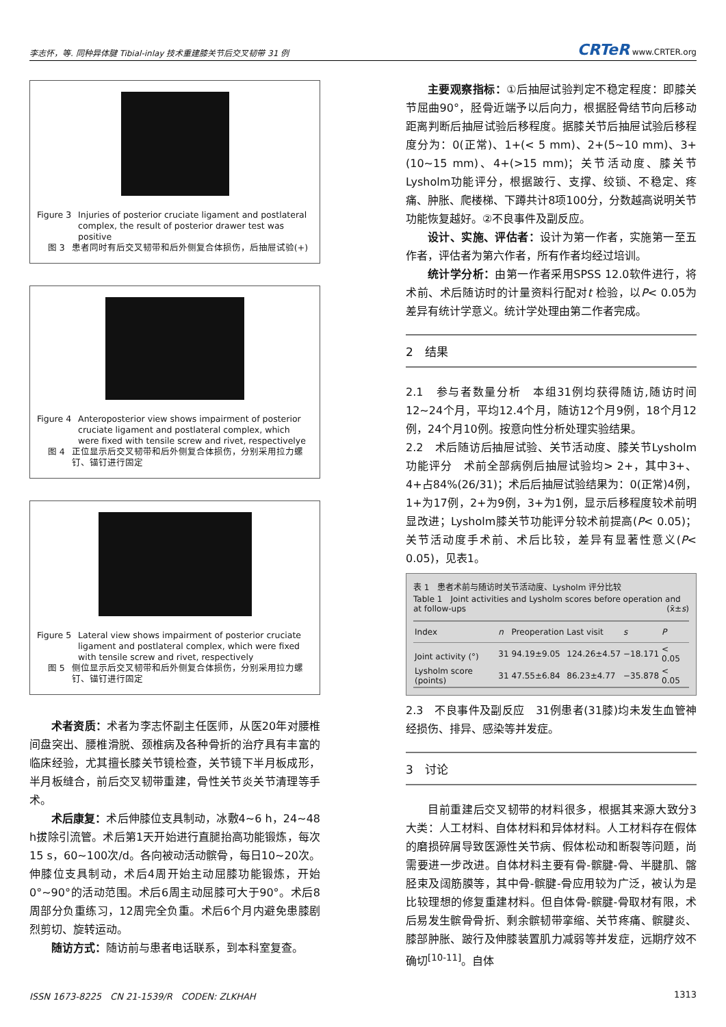李志怀，等. 同种异体腱 Tibial-inlay 技术重建膝关节后交叉韧带 31 例 CRTeR www.CRTER.org
Figure 3 Injuries of posterior cruciate ligament and postlateral complex, the result of posterior drawer test was positive
图 3 患者同时有后交叉韧带和后外侧复合体损伤，后抽屉试验(+)
Figure 4 Anteroposterior view shows impairment of posterior cruciate ligament and postlateral complex, which were fixed with tensile screw and rivet, respectivelye
图 4 正位显示后交叉韧带和后外侧复合体损伤，分别采用拉力螺钉、锚钉进行固定
Figure 5 Lateral view shows impairment of posterior cruciate ligament and postlateral complex, which were fixed with tensile screw and rivet, respectively
图 5 侧位显示后交叉韧带和后外侧复合体损伤，分别采用拉力螺钉、锚钉进行固定
术者资质：术者为李志怀副主任医师，从医20年对腰椎间盘突出、腰椎滑脱、颈椎病及各种骨折的治疗具有丰富的临床经验，尤其擅长膝关节镜检查，关节镜下半月板成形，半月板缝合，前后交叉韧带重建，骨性关节炎关节清理等手术。
术后康复：术后伸膝位支具制动，冰敷4~6 h，24~48 h拔除引流管。术后第1天开始进行直腿抬高功能锻炼，每次15 s，60~100次/d。各向被动活动髌骨，每日10~20次。伸膝位支具制动，术后4周开始主动屈膝功能锻炼，开始0°~90°的活动范围。术后6周主动屈膝可大于90°。术后8周部分负重练习，12周完全负重。术后6个月内避免患膝剧烈剪切、旋转运动。
随访方式：随访前与患者电话联系，到本科室复查。
主要观察指标：①后抽屉试验判定不稳定程度：即膝关节屈曲90°，胫骨近端予以后向力，根据胫骨结节向后移动距离判断后抽屉试验后移程度。据膝关节后抽屉试验后移程度分为：0(正常)、1+(< 5 mm)、2+(5~10 mm)、3+(10~15 mm)、4+(>15 mm)；关节活动度、膝关节Lysholm功能评分，根据跛行、支撑、绞锁、不稳定、疼痛、肿胀、爬楼梯、下蹲共计8项100分，分数越高说明关节功能恢复越好。②不良事件及副反应。
设计、实施、评估者：设计为第一作者，实施第一至五作者，评估者为第六作者，所有作者均经过培训。
统计学分析：由第一作者采用SPSS 12.0软件进行，将术前、术后随访时的计量资料行配对t 检验，以P< 0.05为差异有统计学意义。统计学处理由第二作者完成。
2　结果
2.1　参与者数量分析　本组31例均获得随访,随访时间12~24个月，平均12.4个月，随访12个月9例，18个月12例，24个月10例。按意向性分析处理实验结果。
2.2　术后随访后抽屉试验、关节活动度、膝关节Lysholm功能评分　术前全部病例后抽屉试验均> 2+，其中3+、4+占84%(26/31)；术后后抽屉试验结果为：0(正常)4例，1+为17例，2+为9例，3+为1例，显示后移程度较术前明显改进；Lysholm膝关节功能评分较术前提高(P< 0.05)；关节活动度手术前、术后比较，差异有显著性意义(P< 0.05)，见表1。
表 1　患者术前与随访时关节活动度、Lysholm 评分比较
Table 1　Joint activities and Lysholm scores before operation and at follow-ups (x̄±s)
| Index | n | Preoperation | Last visit | s | P |
| --- | --- | --- | --- | --- | --- |
| Joint activity (°) | 31 | 94.19±9.05 | 124.26±4.57 | −18.171 | < 0.05 |
| Lysholm score (points) | 31 | 47.55±6.84 | 86.23±4.77 | −35.878 | < 0.05 |
2.3　不良事件及副反应　31例患者(31膝)均未发生血管神经损伤、排异、感染等并发症。
3　讨论
目前重建后交叉韧带的材料很多，根据其来源大致分3大类：人工材料、自体材料和异体材料。人工材料存在假体的磨损碎屑导致医源性关节病、假体松动和断裂等问题，尚需要进一步改进。自体材料主要有骨-髌腱-骨、半腱肌、髂胫束及阔筋膜等，其中骨-髌腱-骨应用较为广泛，被认为是比较理想的修复重建材料。但自体骨-髌腱-骨取材有限，术后易发生髌骨骨折、剩余髌韧带挛缩、关节疼痛、髌腱炎、膝部肿胀、跛行及伸膝装置肌力减弱等并发症，远期疗效不确切<sup>[10-11]</sup>。自体
ISSN 1673-8225　CN 21-1539/R　CODEN: ZLKHAH 1313